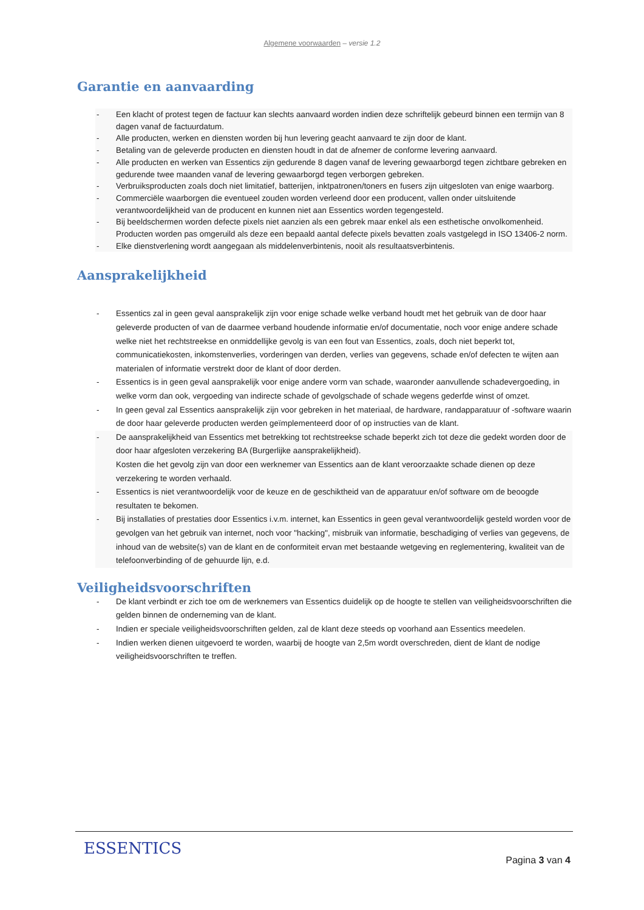Algemene voorwaarden – versie 1.2
Garantie en aanvaarding
- Een klacht of protest tegen de factuur kan slechts aanvaard worden indien deze schriftelijk gebeurd binnen een termijn van 8 dagen vanaf de factuurdatum.
- Alle producten, werken en diensten worden bij hun levering geacht aanvaard te zijn door de klant.
- Betaling van de geleverde producten en diensten houdt in dat de afnemer de conforme levering aanvaard.
- Alle producten en werken van Essentics zijn gedurende 8 dagen vanaf de levering gewaarborgd tegen zichtbare gebreken en gedurende twee maanden vanaf de levering gewaarborgd tegen verborgen gebreken.
- Verbruiksproducten zoals doch niet limitatief, batterijen, inktpatronen/toners en fusers zijn uitgesloten van enige waarborg.
- Commerciële waarborgen die eventueel zouden worden verleend door een producent, vallen onder uitsluitende verantwoordelijkheid van de producent en kunnen niet aan Essentics worden tegengesteld.
- Bij beeldschermen worden defecte pixels niet aanzien als een gebrek maar enkel als een esthetische onvolkomenheid. Producten worden pas omgeruild als deze een bepaald aantal defecte pixels bevatten zoals vastgelegd in ISO 13406-2 norm.
- Elke dienstverlening wordt aangegaan als middelenverbintenis, nooit als resultaatsverbintenis.
Aansprakelijkheid
- Essentics zal in geen geval aansprakelijk zijn voor enige schade welke verband houdt met het gebruik van de door haar geleverde producten of van de daarmee verband houdende informatie en/of documentatie, noch voor enige andere schade welke niet het rechtstreekse en onmiddellijke gevolg is van een fout van Essentics, zoals, doch niet beperkt tot, communicatiekosten, inkomstenverlies, vorderingen van derden, verlies van gegevens, schade en/of defecten te wijten aan materialen of informatie verstrekt door de klant of door derden.
- Essentics is in geen geval aansprakelijk voor enige andere vorm van schade, waaronder aanvullende schadevergoeding, in welke vorm dan ook, vergoeding van indirecte schade of gevolgschade of schade wegens gederfde winst of omzet.
- In geen geval zal Essentics aansprakelijk zijn voor gebreken in het materiaal, de hardware, randapparatuur of -software waarin de door haar geleverde producten werden geïmplementeerd door of op instructies van de klant.
- De aansprakelijkheid van Essentics met betrekking tot rechtstreekse schade beperkt zich tot deze die gedekt worden door de door haar afgesloten verzekering BA (Burgerlijke aansprakelijkheid).
Kosten die het gevolg zijn van door een werknemer van Essentics aan de klant veroorzaakte schade dienen op deze verzekering te worden verhaald.
- Essentics is niet verantwoordelijk voor de keuze en de geschiktheid van de apparatuur en/of software om de beoogde resultaten te bekomen.
- Bij installaties of prestaties door Essentics i.v.m. internet, kan Essentics in geen geval verantwoordelijk gesteld worden voor de gevolgen van het gebruik van internet, noch voor "hacking", misbruik van informatie, beschadiging of verlies van gegevens, de inhoud van de website(s) van de klant en de conformiteit ervan met bestaande wetgeving en reglementering, kwaliteit van de telefoonverbinding of de gehuurde lijn, e.d.
Veiligheidsvoorschriften
- De klant verbindt er zich toe om de werknemers van Essentics duidelijk op de hoogte te stellen van veiligheidsvoorschriften die gelden binnen de onderneming van de klant.
- Indien er speciale veiligheidsvoorschriften gelden, zal de klant deze steeds op voorhand aan Essentics meedelen.
- Indien werken dienen uitgevoerd te worden, waarbij de hoogte van 2,5m wordt overschreden, dient de klant de nodige veiligheidsvoorschriften te treffen.
ESSENTICS
Pagina 3 van 4